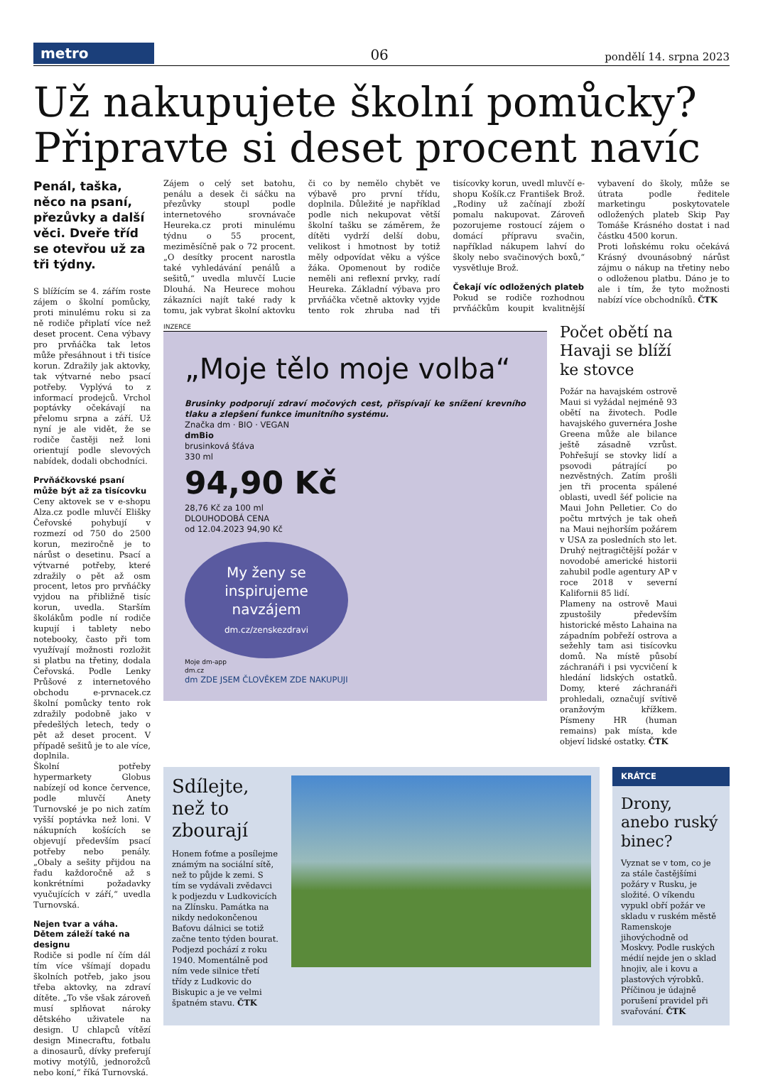metro
06
pondělí 14. srpna 2023
Už nakupujete školní pomůcky? Připravte si deset procent navíc
Penál, taška, něco na psaní, přezůvky a další věci. Dveře tříd se otevřou už za tři týdny.
S blížícím se 4. zářím roste zájem o školní pomůcky, proti minulému roku si za ně rodiče připlatí více než deset procent. Cena výbavy pro prvňáčka tak letos může přesáhnout i tři tisíce korun. Zdražily jak aktovky, tak výtvarné nebo psací potřeby. Vyplývá to z informací prodejců. Vrchol poptávky očekávají na přelomu srpna a září. Už nyní je ale vidět, že se rodiče častěji než loni orientují podle slevových nabídek, dodali obchodníci.
Prvňáčkovské psaní může být až za tisícovku
Ceny aktovek se v e-shopu Alza.cz podle mluvčí Elišky Čeřovské pohybují v rozmezí od 750 do 2500 korun, meziročně je to nárůst o desetinu. Psací a výtvarné potřeby, které zdražily o pět až osm procent, letos pro prvňáčky vyjdou na přibližně tisíc korun, uvedla. Starším školákům podle ní rodiče kupují i tablety nebo notebooky, často při tom využívají možnosti rozložit si platbu na třetiny, dodala Čeřovská. Podle Lenky Průšové z internetového obchodu e-prvnacek.cz školní pomůcky tento rok zdražily podobně jako v předešlých letech, tedy o pět až deset procent. V případě sešitů je to ale více, doplnila.
Školní potřeby hypermarkety Globus nabízejí od konce července, podle mluvčí Anety Turnovské je po nich zatím vyšší poptávka než loni. V nákupních košících se objevují především psací potřeby nebo penály. „Obaly a sešity přijdou na řadu každoročně až s konkrétními požadavky vyučujících v září,“ uvedla Turnovská.
Nejen tvar a váha. Dětem záleží také na designu
Rodiče si podle ní čím dál tím více všímají dopadu školních potřeb, jako jsou třeba aktovky, na zdraví dítěte. „To vše však zároveň musí splňovat nároky dětského uživatele na design. U chlapců vítězí design Minecraftu, fotbalu a dinosaurů, dívky preferují motivy motýlů, jednorožců nebo koní,“ říká Turnovská.
Zájem o celý set batohu, penálu a desek či sáčku na přezůvky stoupl podle internetového srovnávače Heureka.cz proti minulému týdnu o 55 procent, meziměsíčně pak o 72 procent. „O desítky procent narostla také vyhledávání penálů a sešitů,“ uvedla mluvčí Lucie Dlouhá. Na Heurece mohou zákazníci najít také rady k tomu, jak vybrat školní aktovku či co by nemělo chybět ve výbavě pro první třídu, doplnila. Důležité je například podle nich nekupovat větší školní tašku se záměrem, že dítěti vydrží delší dobu, velikost i hmotnost by totiž měly odpovídat věku a výšce žáka. Opomenout by rodiče neměli ani reflexní prvky, radí Heureka. Základní výbava pro prvňáčka včetně aktovky vyjde tento rok zhruba nad tři tisícovky korun, uvedl mluvčí e-shopu Košík.cz František Brož. „Rodiny už začínají zboží pomalu nakupovat. Zároveň pozorujeme rostoucí zájem o domácí přípravu svačin, například nákupem lahví do školy nebo svačinových boxů,“ vysvětluje Brož.
Čekají víc odložených plateb
Pokud se rodiče rozhodnou prvňáčkům koupit kvalitnější vybavení do školy, může se útrata podle ředitele marketingu poskytovatele odložených plateb Skip Pay Tomáše Krásného dostat i nad částku 4500 korun.
Proti loňskému roku očekává Krásný dvounásobný nárůst zájmu o nákup na třetiny nebo o odloženou platbu. Dáno je to ale i tím, že tyto možnosti nabízí více obchodníků. ČTK
INZERCE
„Moje tělo moje volba“
Brusinky podporují zdraví močových cest, přispívají ke snížení krevního tlaku a zlepšení funkce imunitního systému.
Značka dm · BIO · VEGAN
dmBio
brusinková šťáva
330 ml
94,90 Kč
28,76 Kč za 100 ml
DLOUHODOBÁ CENA
od 12.04.2023 94,90 Kč
My ženy se inspirujeme navzájem
dm.cz/zenskezdravi
Moje dm-app
dm.cz
dm ZDE JSEM ČLOVĚKEM ZDE NAKUPUJI
Počet obětí na Havaji se blíží ke stovce
Požár na havajském ostrově Maui si vyžádal nejméně 93 obětí na životech. Podle havajského guvernéra Joshe Greena může ale bilance ještě zásadně vzrůst. Pohřešují se stovky lidí a psovodi pátrající po nezvěstných. Zatím prošli jen tři procenta spálené oblasti, uvedl šéf policie na Maui John Pelletier. Co do počtu mrtvých je tak oheň na Maui nejhorším požárem v USA za posledních sto let. Druhý nejtragičtější požár v novodobé americké historii zahubil podle agentury AP v roce 2018 v severní Kalifornii 85 lidí.
Plameny na ostrově Maui zpustošily především historické město Lahaina na západním pobřeží ostrova a sežehly tam asi tisícovku domů. Na místě působí záchranáři i psi vycvičení k hledání lidských ostatků. Domy, které záchranáři prohledali, označují svítivě oranžovým křížkem. Písmeny HR (human remains) pak místa, kde objeví lidské ostatky. ČTK
Sdílejte, než to zbourají
Honem foťme a posílejme známým na sociální sítě, než to půjde k zemi. S tím se vydávali zvědavci k podjezdu v Ludkovicích na Zlínsku. Památka na nikdy nedokončenou Baťovu dálnici se totiž začne tento týden bourat. Podjezd pochází z roku 1940. Momentálně pod ním vede silnice třetí třídy z Ludkovic do Biskupic a je ve velmi špatném stavu. ČTK
KRÁTCE
Drony, anebo ruský binec?
Vyznat se v tom, co je za stále častějšími požáry v Rusku, je složité. O víkendu vypukl obří požár ve skladu v ruském městě Ramenskoje jihovýchodně od Moskvy. Podle ruských médií nejde jen o sklad hnojiv, ale i kovu a plastových výrobků. Příčinou je údajně porušení pravidel při svařování. ČTK